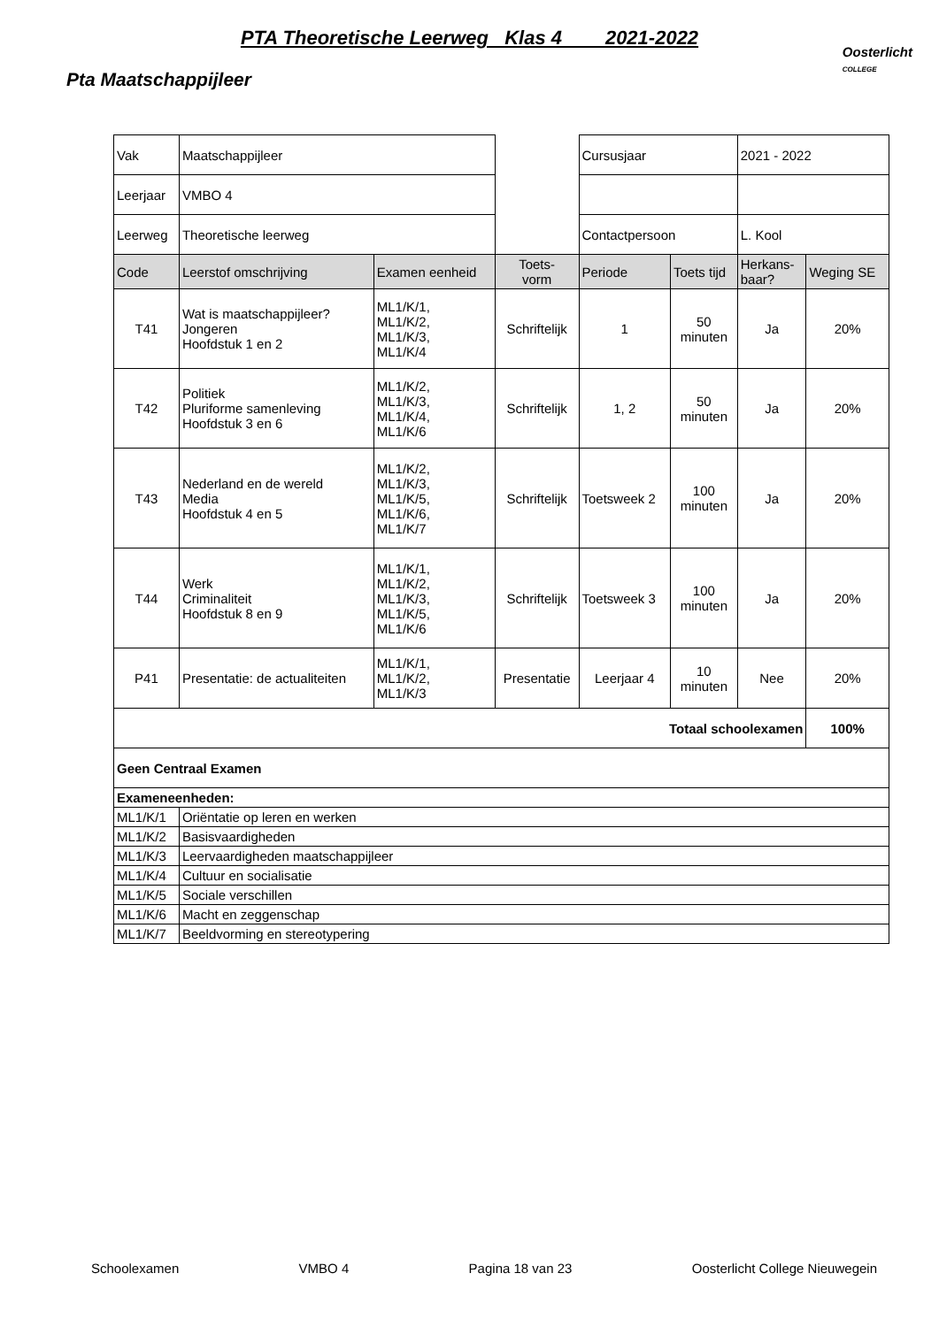PTA Theoretische Leerweg Klas 4 2021-2022
Oosterlicht
COLLEGE
Pta Maatschappijleer
| Vak | Maatschappijleer | | | Cursusjaar | | 2021 - 2022 | |
| Leerjaar | VMBO 4 | | | | | | |
| Leerweg | Theoretische leerweg | | | Contactpersoon | | L. Kool | |
| Code | Leerstof omschrijving | Examen eenheid | Toets- vorm | Periode | Toets tijd | Herkans- baar? | Weging SE |
| T41 | Wat is maatschappijleer? Jongeren Hoofdstuk 1 en 2 | ML1/K/1, ML1/K/2, ML1/K/3, ML1/K/4 | Schriftelijk | 1 | 50 minuten | Ja | 20% |
| T42 | Politiek Pluriforme samenleving Hoofdstuk 3 en 6 | ML1/K/2, ML1/K/3, ML1/K/4, ML1/K/6 | Schriftelijk | 1, 2 | 50 minuten | Ja | 20% |
| T43 | Nederland en de wereld Media Hoofdstuk 4 en 5 | ML1/K/2, ML1/K/3, ML1/K/5, ML1/K/6, ML1/K/7 | Schriftelijk | Toetsweek 2 | 100 minuten | Ja | 20% |
| T44 | Werk Criminaliteit Hoofdstuk 8 en 9 | ML1/K/1, ML1/K/2, ML1/K/3, ML1/K/5, ML1/K/6 | Schriftelijk | Toetsweek 3 | 100 minuten | Ja | 20% |
| P41 | Presentatie: de actualiteiten | ML1/K/1, ML1/K/2, ML1/K/3 | Presentatie | Leerjaar 4 | 10 minuten | Nee | 20% |
| Totaal schoolexamen | | | | | | | 100% |
| Geen Centraal Examen | | | | | | | |
| Exameneenheden: | | | | | | | |
| ML1/K/1 | Oriëntatie op leren en werken | | | | | | |
| ML1/K/2 | Basisvaardigheden | | | | | | |
| ML1/K/3 | Leervaardigheden maatschappijleer | | | | | | |
| ML1/K/4 | Cultuur en socialisatie | | | | | | |
| ML1/K/5 | Sociale verschillen | | | | | | |
| ML1/K/6 | Macht en zeggenschap | | | | | | |
| ML1/K/7 | Beeldvorming en stereotypering | | | | | | |
Schoolexamen VMBO 4 Pagina 18 van 23 Oosterlicht College Nieuwegein